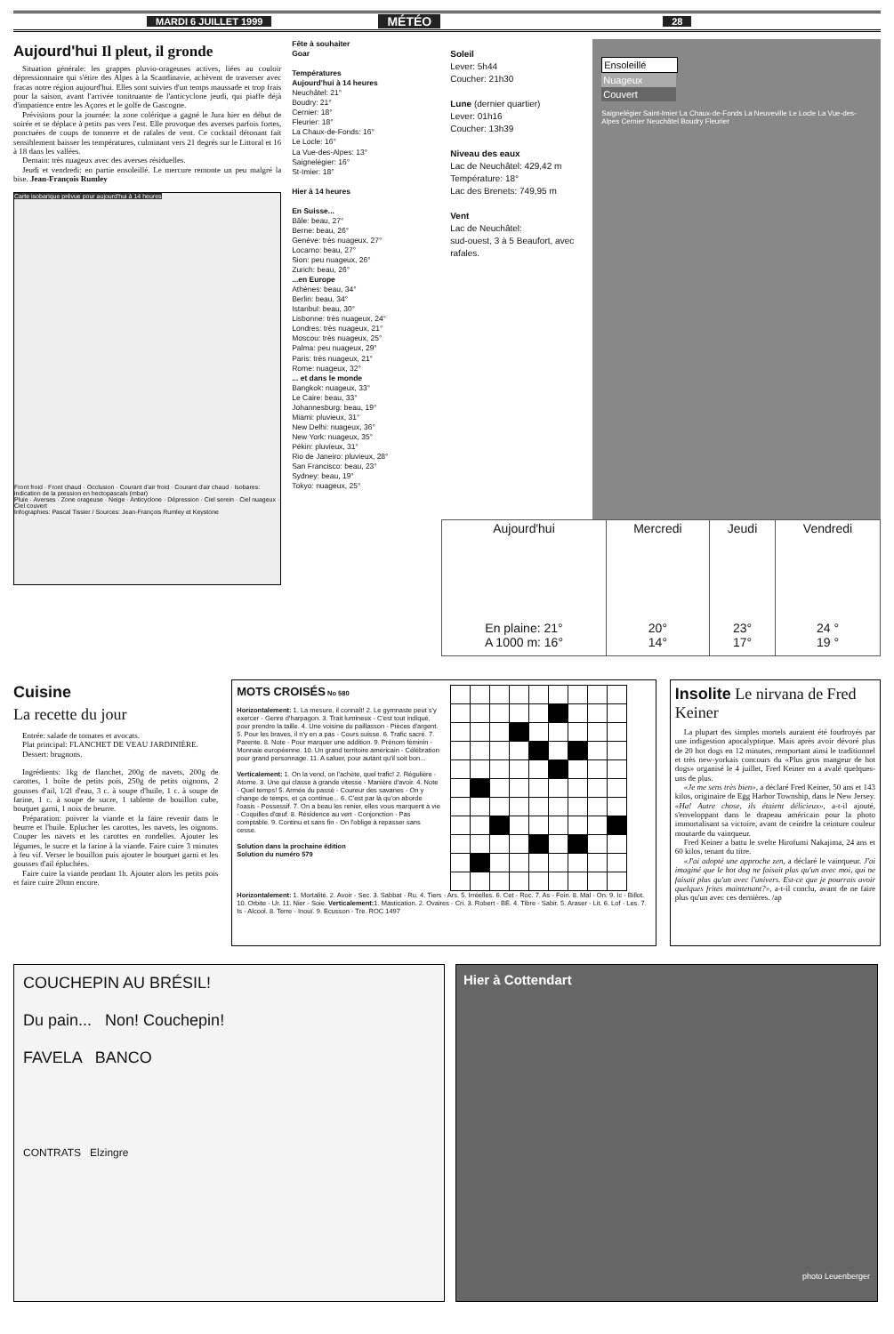MARDI 6 JUILLET 1999
MÉTÉO
28
Aujourd'hui Il pleut, il gronde
Situation générale: les grappes pluvio-orageuses actives, liées au couloir dépressionnaire qui s'étire des Alpes à la Scandinavie, achèvent de traverser avec fracas notre région aujourd'hui. Elles sont suivies d'un temps maussade et trop frais pour la saison, avant l'arrivée tonitruante de l'anticyclone jeudi, qui piaffe déjà d'impatience entre les Açores et le golfe de Gascogne.
Prévisions pour la journée: la zone colérique a gagné le Jura hier en début de soirée et se déplace à petits pas vers l'est. Elle provoque des averses parfois fortes, ponctuées de coups de tonnerre et de rafales de vent. Ce cocktail détonant fait sensiblement baisser les températures, culminant vers 21 degrés sur le Littoral et 16 à 18 dans les vallées.
Demain: très nuageux avec des averses résiduelles.
Jeudi et vendredi: en partie ensoleillé. Le mercure remonte un peu malgré la bise. Jean-François Rumley
Carte isobarique prévue pour aujourd'hui à 14 heures
Front froid · Front chaud · Occlusion · Courant d'air froid · Courant d'air chaud · Isobares: indication de la pression en hectopascals (mbar)
Pluie · Averses · Zone orageuse · Neige · Anticyclone · Dépression · Ciel serein · Ciel nuageux · Ciel couvert
Infographies: Pascal Tissier / Sources: Jean-François Rumley et Keystone
Fête à souhaiter
Goar
Températures
Aujourd'hui à 14 heures
Neuchâtel: 21°
Boudry: 21°
Cernier: 18°
Fleurier: 18°
La Chaux-de-Fonds: 16°
Le Locle: 16°
La Vue-des-Alpes: 13°
Saignelégier: 16°
St-Imier: 18°
Hier à 14 heures
En Suisse...
Bâle: beau, 27°
Berne: beau, 26°
Genève: très nuageux, 27°
Locarno: beau, 27°
Sion: peu nuageux, 26°
Zurich: beau, 26°
...en Europe
Athènes: beau, 34°
Berlin: beau, 34°
Istanbul: beau, 30°
Lisbonne: très nuageux, 24°
Londres: très nuageux, 21°
Moscou: très nuageux, 25°
Palma: peu nuageux, 29°
Paris: très nuageux, 21°
Rome: nuageux, 32°
... et dans le monde
Bangkok: nuageux, 33°
Le Caire: beau, 33°
Johannesburg: beau, 19°
Miami: pluvieux, 31°
New Delhi: nuageux, 36°
New York: nuageux, 35°
Pékin: pluvieux, 31°
Rio de Janeiro: pluvieux, 28°
San Francisco: beau, 23°
Sydney: beau, 19°
Tokyo: nuageux, 25°
Soleil
Lever: 5h44
Coucher: 21h30
Lune (dernier quartier)
Lever: 01h16
Coucher: 13h39
Niveau des eaux
Lac de Neuchâtel: 429,42 m
Température: 18°
Lac des Brenets: 749,95 m
Vent
Lac de Neuchâtel:
sud-ouest, 3 à 5 Beaufort, avec rafales.
Ensoleillé
Nuageux
Couvert
Saignelégier Saint-Imier La Chaux-de-Fonds La Neuveville Le Locle La Vue-des-Alpes Cernier Neuchâtel Boudry Fleurier
| Aujourd'hui En plaine: 21° A 1000 m: 16° | Mercredi 20° 14° | Jeudi 23° 17° | Vendredi 24 ° 19 ° |
Cuisine
La recette du jour
Entrée: salade de tomates et avocats.
Plat principal: FLANCHET DE VEAU JARDINIÈRE.
Dessert: brugnons.
Ingrédients: 1kg de flanchet, 200g de navets, 200g de carottes, 1 boîte de petits pois, 250g de petits oignons, 2 gousses d'ail, 1/2l d'eau, 3 c. à soupe d'huile, 1 c. à soupe de farine, 1 c. à soupe de sucre, 1 tablette de bouillon cube, bouquet garni, 1 noix de beurre.
Préparation: poivrer la viande et la faire revenir dans le beurre et l'huile. Eplucher les carottes, les navets, les oignons. Couper les navets et les carottes en rondelles. Ajouter les légumes, le sucre et la farine à la viande. Faire cuire 3 minutes à feu vif. Verser le bouillon puis ajouter le bouquet garni et les gousses d'ail épluchées.
Faire cuire la viande pendant 1h. Ajouter alors les petits pois et faire cuire 20mn encore.
MOTS CROISÉS No 580
Horizontalement: 1. La mesure, il connaît! 2. Le gymnaste peut s'y exercer - Genre d'harpagon. 3. Trait lumineux - C'est tout indiqué, pour prendre la taille. 4. Une voisine du paillasson - Pièces d'argent. 5. Pour les braves, il n'y en a pas - Cours suisse. 6. Trafic sacré. 7. Parente. 8. Note - Pour marquer une addition. 9. Prénom féminin - Monnaie européenne. 10. Un grand territoire américain - Célébration pour grand personnage. 11. A saluer, pour autant qu'il soit bon...
Verticalement: 1. On la vend, on l'achète, quel trafic! 2. Régulière - Atome. 3. Une qui classe à grande vitesse - Manière d'avoir. 4. Note - Quel temps! 5. Armée du passé - Coureur des savanes - On y change de temps, et ça continue... 6. C'est par là qu'on aborde l'oasis - Possessif. 7. On a beau les renier, elles vous marquent à vie - Coquilles d'œuf. 8. Résidence au vert - Conjonction - Pas comptable. 9. Continu et sans fin - On l'oblige à repasser sans cesse.
Solution dans la prochaine édition
Solution du numéro 579
Horizontalement: 1. Mortalité. 2. Avoir - Sec. 3. Sabbat - Ru. 4. Tiers - Ars. 5. Irréelles. 6. Cet - Roc. 7. As - Foin. 8. Mal - On. 9. Ic - Billot. 10. Orbite - Ur. 11. Nier - Soie. Verticalement: 1. Mastication. 2. Ovaires - Cri. 3. Robert - BE. 4. Tibre - Sabir. 5. Araser - Lit. 6. Lof - Les. 7. Is - Alcool. 8. Terre - Inouï. 9. Ecusson - Tre. ROC 1497
Insolite Le nirvana de Fred Keiner
La plupart des simples mortels auraient été foudroyés par une indigestion apocalyptique. Mais après avoir dévoré plus de 20 hot dogs en 12 minutes, remportant ainsi le traditionnel et très new-yorkais concours du «Plus gros mangeur de hot dogs» organisé le 4 juillet, Fred Keiner en a avalé quelques-uns de plus.
«Je me sens très bien», a déclaré Fred Keiner, 50 ans et 143 kilos, originaire de Egg Harbor Township, dans le New Jersey. «Ha! Autre chose, ils étaient délicieux», a-t-il ajouté, s'enveloppant dans le drapeau américain pour la photo immortalisant sa victoire, avant de ceindre la ceinture couleur moutarde du vainqueur.
Fred Keiner a battu le svelte Hirofumi Nakajima, 24 ans et 60 kilos, tenant du titre.
«J'ai adopté une approche zen, a déclaré le vainqueur. J'ai imaginé que le hot dog ne faisait plus qu'un avec moi, qui ne faisait plus qu'un avec l'univers. Est-ce que je pourrais avoir quelques frites maintenant?», a-t-il conclu, avant de ne faire plus qu'un avec ces dernières. /ap
COUCHEPIN AU BRÉSIL!
Du pain... Non! Couchepin!
FAVELA BANCO
CONTRATS Elzingre
Hier à Cottendart
photo Leuenberger